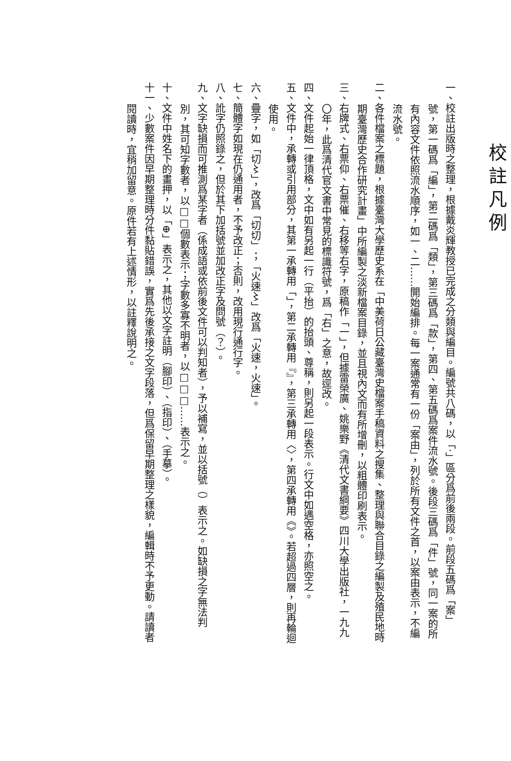校註凡例
一、校註出版時之整理，根據戴炎輝教授已完成之分類與編目。編號共八碼，以「‧」區分爲前後兩段。前段五碼爲「案」號，第一碼爲「編」，第二碼爲「類」，第三碼爲「款」，第四、第五碼爲案件流水號。後段三碼爲「件」號，同一案的所有內容文件依照流水順序，如一、二……開始編排。每一案通常有一份「案由」，列於所有文件之首，以案由表示，不編流水號。
二、各件檔案之標題，根據臺灣大學歷史系在「中美荷日公藏臺灣史檔案手稿資料之搜集、整理與聯合目錄之編製及殖民地時期臺灣歷史合作研究計畫」中所編製之淡新檔案目錄，並且視內文而有所增刪，以粗體印刷表示。
三、右牌式、右票仰、右票催、右移等右字，原稿作「一」，但據雷榮廣、姚樂野《清代文書綱要》四川大學出版社，一九九〇年，此爲清代官文書中常見的標識符號，爲「右」之意，故逕改。
四、文件起始一律頂格，文中如有另起一行（平抬）的抬頭、尊稱，則另起一段表示。行文中如遇空格，亦照空之。
五、文件中，承轉或引用部分，其第一承轉用「」，第二承轉用『』，第三承轉用〈〉，第四承轉用《》。若超過四層，則再輪迴使用。
六、疊字，如「切〻」，改爲「切切」；「火速〻」改爲「火速，火速」。
七、簡體字如現在仍通用者，不予改正；否則，改用現行通行字。
八、訛字仍照錄之，但於其下加括號並加改正字及問號（？）。
九、文字缺損而可推測爲某字者（係成語或依前後文件可以判知者），予以補寫，並以括號（）表示之。如缺損之字無法判別，其可知字數者，以□□個數表示；字數多寡不明者，以□□□……表示之。
十、文件中姓名下的畫押，以「⊕」表示之，其他以文字註明（腳印）、（指印）、（手摹）。
十一、少數案件因早期整理時分件黏貼錯誤，實爲先後承接之文字段落，但爲保留早期整理之樣貌，編輯時不予更動。請讀者閱讀時，宜稍加留意。原件若有上述情形，以註釋說明之。